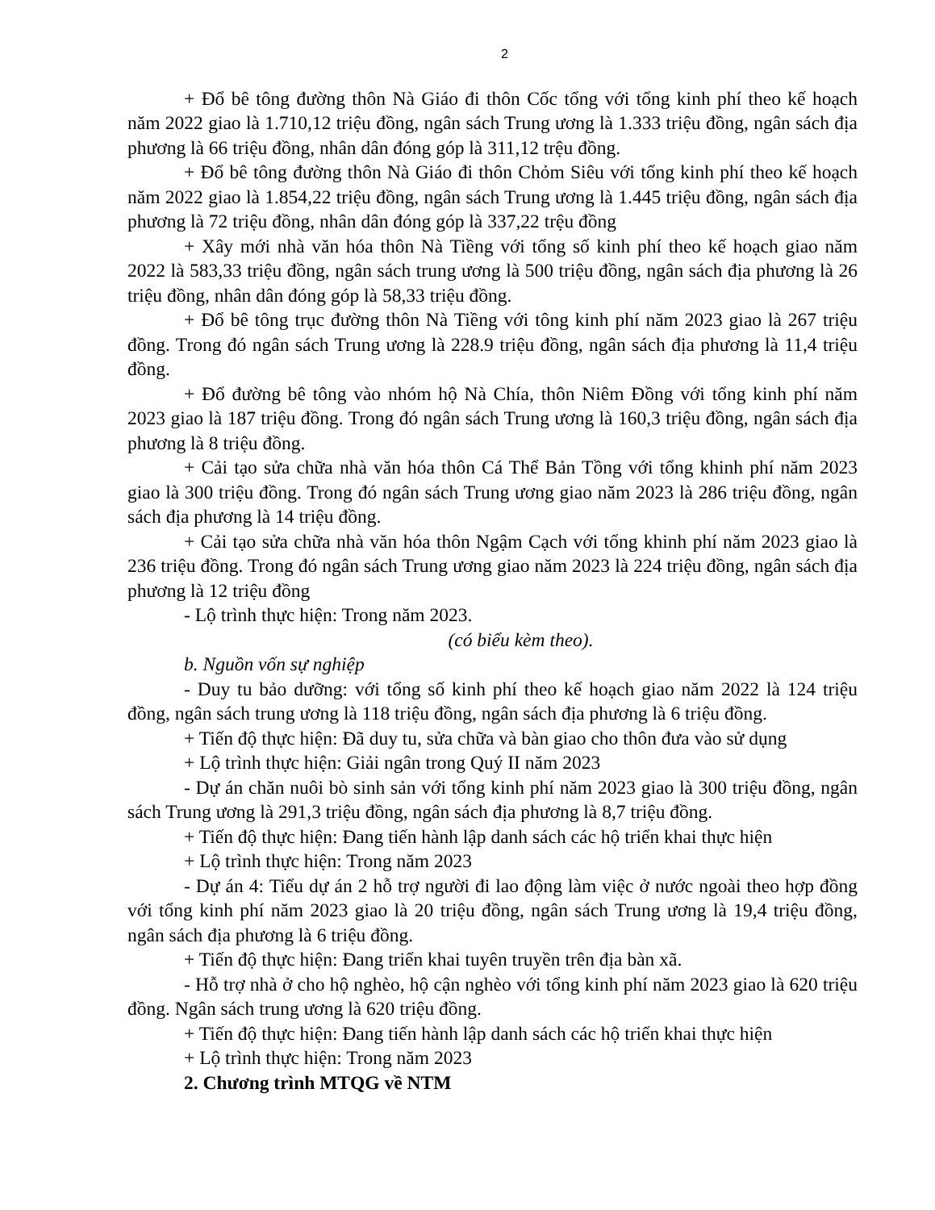2
+ Đổ bê tông đường thôn Nà Giáo đi thôn Cốc tổng với tổng kinh phí theo kế hoạch năm 2022 giao là 1.710,12 triệu đồng, ngân sách Trung ương là 1.333 triệu đồng, ngân sách địa phương là 66 triệu đồng, nhân dân đóng góp là 311,12 trệu đồng.
+ Đổ bê tông đường thôn Nà Giáo đi thôn Chỏm Siêu với tổng kinh phí theo kế hoạch năm 2022 giao là 1.854,22 triệu đồng, ngân sách Trung ương là 1.445 triệu đồng, ngân sách địa phương là 72 triệu đồng, nhân dân đóng góp là 337,22 trệu đồng
+ Xây mới nhà văn hóa thôn Nà Tiềng với tổng số kinh phí theo kế hoạch giao năm 2022 là 583,33 triệu đồng, ngân sách trung ương là 500 triệu đồng, ngân sách địa phương là 26 triệu đồng, nhân dân đóng góp là 58,33 triệu đồng.
+ Đổ bê tông trục đường thôn Nà Tiềng với tông kinh phí năm 2023 giao là 267 triệu đồng. Trong đó ngân sách Trung ương là 228.9 triệu đồng, ngân sách địa phương là 11,4 triệu đồng.
+ Đổ đường bê tông vào nhóm hộ Nà Chía, thôn Niêm Đồng với tổng kinh phí năm 2023 giao là 187 triệu đồng. Trong đó ngân sách Trung ương là 160,3 triệu đồng, ngân sách địa phương là 8 triệu đồng.
+ Cải tạo sửa chữa nhà văn hóa thôn Cá Thể Bản Tồng với tổng khinh phí năm 2023 giao là 300 triệu đồng. Trong đó ngân sách Trung ương giao năm 2023 là 286 triệu đồng, ngân sách địa phương là 14 triệu đồng.
+ Cải tạo sửa chữa nhà văn hóa thôn Ngậm Cạch với tổng khinh phí năm 2023 giao là 236 triệu đồng. Trong đó ngân sách Trung ương giao năm 2023 là 224 triệu đồng, ngân sách địa phương là 12 triệu đồng
- Lộ trình thực hiện: Trong năm 2023.
(có biểu kèm theo).
b. Nguồn vốn sự nghiệp
- Duy tu bảo dưỡng: với tổng số kinh phí theo kế hoạch giao năm 2022 là 124 triệu đồng, ngân sách trung ương là 118 triệu đồng, ngân sách địa phương là 6 triệu đồng.
+ Tiến độ thực hiện: Đã duy tu, sửa chữa và bàn giao cho thôn đưa vào sử dụng
+ Lộ trình thực hiện: Giải ngân trong Quý II năm 2023
- Dự án chăn nuôi bò sinh sản với tổng kinh phí năm 2023 giao là 300 triệu đồng, ngân sách Trung ương là 291,3 triệu đồng, ngân sách địa phương là 8,7 triệu đồng.
+ Tiến độ thực hiện: Đang tiến hành lập danh sách các hộ triển khai thực hiện
+ Lộ trình thực hiện: Trong năm 2023
- Dự án 4: Tiểu dự án 2 hỗ trợ người đi lao động làm việc ở nước ngoài theo hợp đồng với tổng kinh phí năm 2023 giao là 20 triệu đồng, ngân sách Trung ương là 19,4 triệu đồng, ngân sách địa phương là 6 triệu đồng.
+ Tiến độ thực hiện: Đang triển khai tuyên truyền trên địa bàn xã.
- Hỗ trợ nhà ở cho hộ nghèo, hộ cận nghèo với tổng kinh phí năm 2023 giao là 620 triệu đồng. Ngân sách trung ương là 620 triệu đồng.
+ Tiến độ thực hiện: Đang tiến hành lập danh sách các hộ triển khai thực hiện
+ Lộ trình thực hiện: Trong năm 2023
2. Chương trình MTQG về NTM